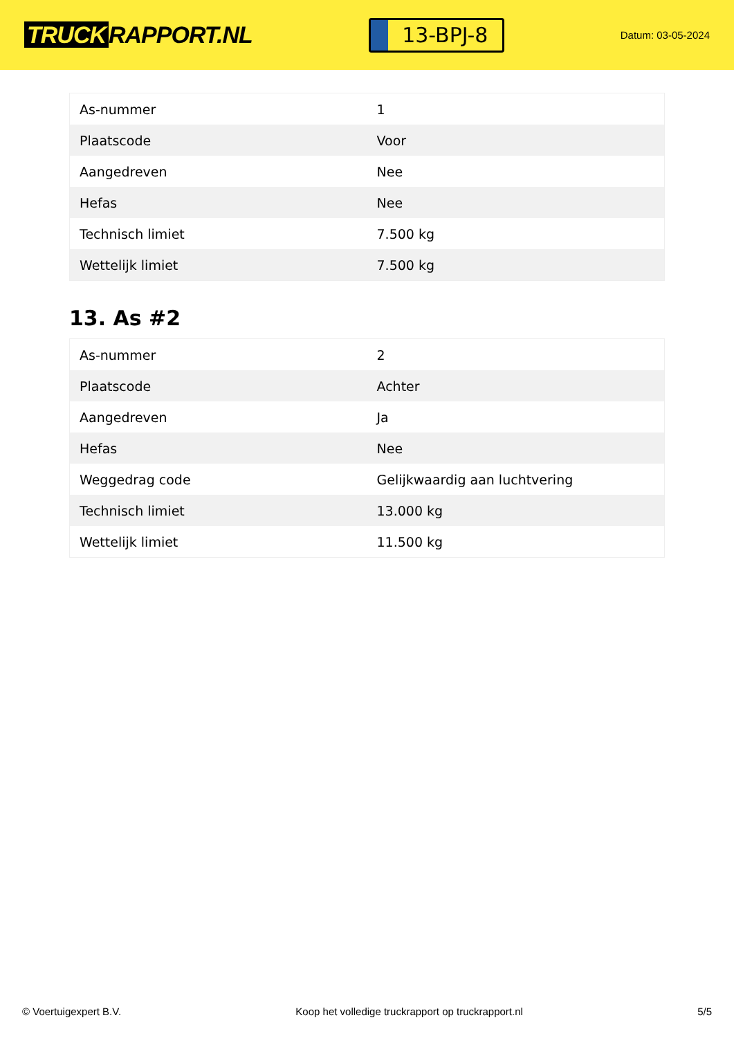TRUCK RAPPORT.NL
13-BPJ-8
Datum: 03-05-2024
| As-nummer | 1 |
| Plaatscode | Voor |
| Aangedreven | Nee |
| Hefas | Nee |
| Technisch limiet | 7.500 kg |
| Wettelijk limiet | 7.500 kg |
13. As #2
| As-nummer | 2 |
| Plaatscode | Achter |
| Aangedreven | Ja |
| Hefas | Nee |
| Weggedrag code | Gelijkwaardig aan luchtvering |
| Technisch limiet | 13.000 kg |
| Wettelijk limiet | 11.500 kg |
© Voertuigexpert B.V. Koop het volledige truckrapport op truckrapport.nl 5/5